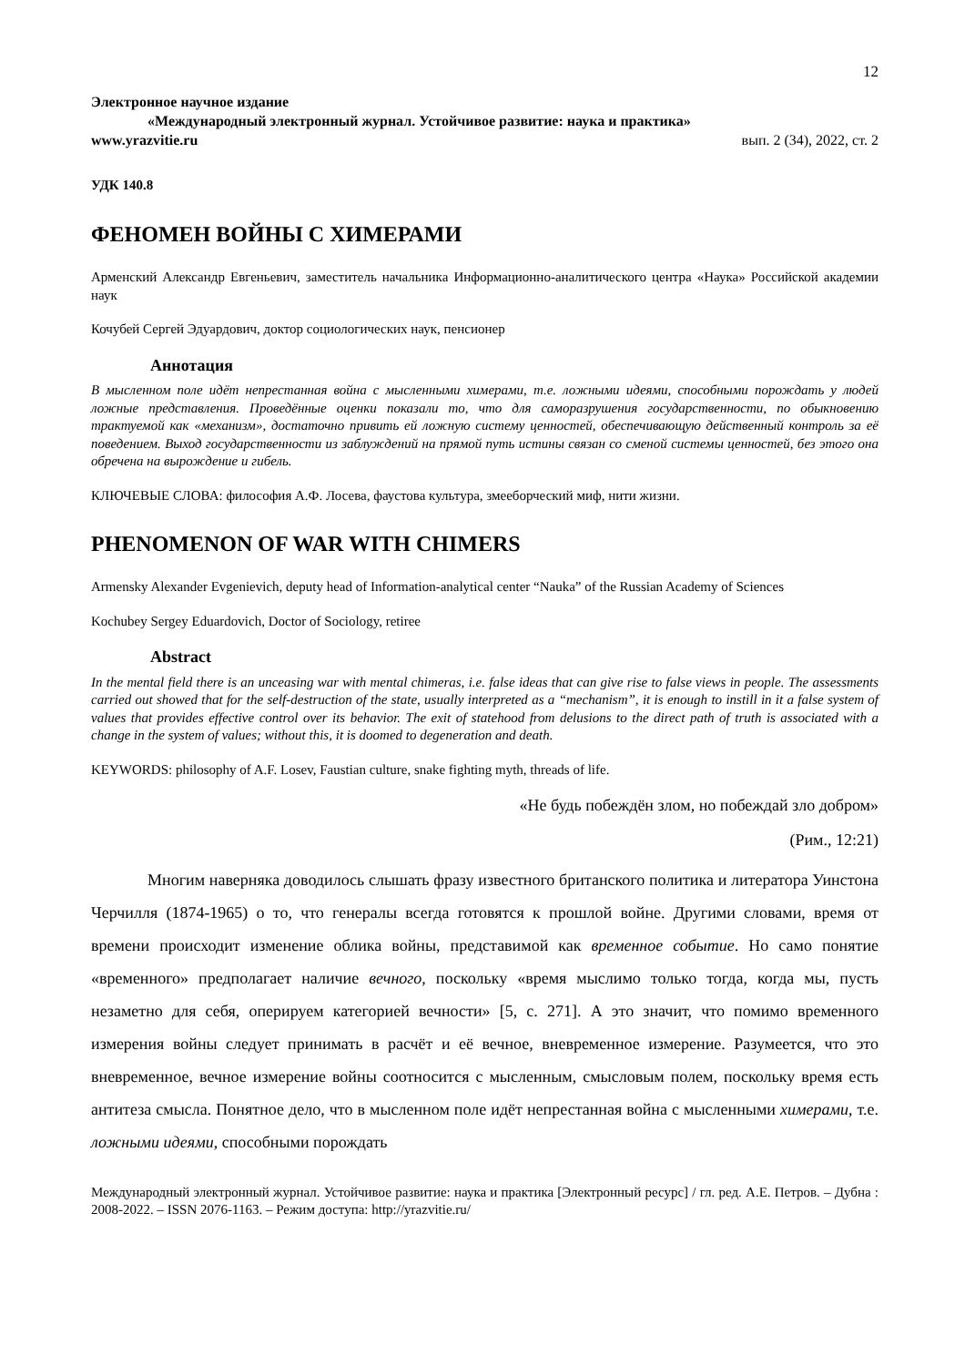12
Электронное научное издание
«Международный электронный журнал. Устойчивое развитие: наука и практика»
www.yrazvitie.ru вып. 2 (34), 2022, ст. 2
УДК 140.8
ФЕНОМЕН ВОЙНЫ С ХИМЕРАМИ
Арменский Александр Евгеньевич, заместитель начальника Информационно-аналитического центра «Наука» Российской академии наук
Кочубей Сергей Эдуардович, доктор социологических наук, пенсионер
Аннотация
В мысленном поле идёт непрестанная война с мысленными химерами, т.е. ложными идеями, способными порождать у людей ложные представления. Проведённые оценки показали то, что для саморазрушения государственности, по обыкновению трактуемой как «механизм», достаточно привить ей ложную систему ценностей, обеспечивающую действенный контроль за её поведением. Выход государственности из заблуждений на прямой путь истины связан со сменой системы ценностей, без этого она обречена на вырождение и гибель.
КЛЮЧЕВЫЕ СЛОВА: философия А.Ф. Лосева, фаустова культура, змееборческий миф, нити жизни.
PHENOMENON OF WAR WITH CHIMERS
Armensky Alexander Evgenievich, deputy head of Information-analytical center “Nauka” of the Russian Academy of Sciences
Kochubey Sergey Eduardovich, Doctor of Sociology, retiree
Abstract
In the mental field there is an unceasing war with mental chimeras, i.e. false ideas that can give rise to false views in people. The assessments carried out showed that for the self-destruction of the state, usually interpreted as a “mechanism”, it is enough to instill in it a false system of values that provides effective control over its behavior. The exit of statehood from delusions to the direct path of truth is associated with a change in the system of values; without this, it is doomed to degeneration and death.
KEYWORDS: philosophy of A.F. Losev, Faustian culture, snake fighting myth, threads of life.
«Не будь побеждён злом, но побеждай зло добром»
(Рим., 12:21)
Многим наверняка доводилось слышать фразу известного британского политика и литератора Уинстона Черчилля (1874-1965) о то, что генералы всегда готовятся к прошлой войне. Другими словами, время от времени происходит изменение облика войны, представимой как временное событие. Но само понятие «временного» предполагает наличие вечного, поскольку «время мыслимо только тогда, когда мы, пусть незаметно для себя, оперируем категорией вечности» [5, с. 271]. А это значит, что помимо временного измерения войны следует принимать в расчёт и её вечное, вневременное измерение. Разумеется, что это вневременное, вечное измерение войны соотносится с мысленным, смысловым полем, поскольку время есть антитеза смысла. Понятное дело, что в мысленном поле идёт непрестанная война с мысленными химерами, т.е. ложными идеями, способными порождать
Международный электронный журнал. Устойчивое развитие: наука и практика [Электронный ресурс] / гл. ред. А.Е. Петров. – Дубна : 2008-2022. – ISSN 2076-1163. – Режим доступа: http://yrazvitie.ru/